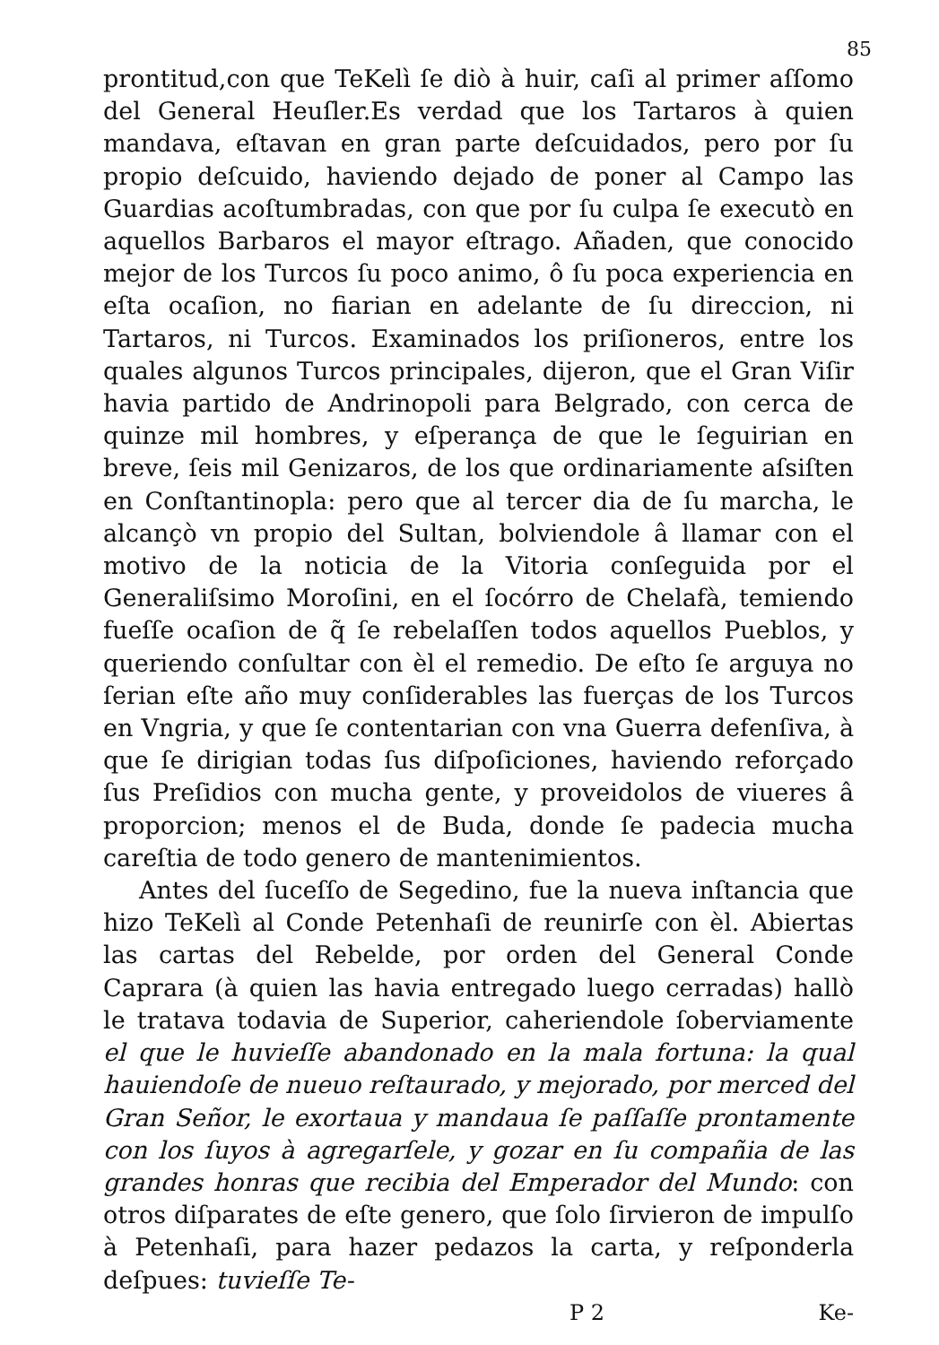85
prontitud,con que TeKelì ſe diò à huir, caſi al primer aſſomo del General Heuſler.Es verdad que los Tartaros à quien mandava, eſtavan en gran parte deſcuidados, pero por ſu propio deſcuido, haviendo dejado de poner al Campo las Guardias acoſtumbradas, con que por ſu culpa ſe executò en aquellos Barbaros el mayor eſtrago. Añaden, que conocido mejor de los Turcos ſu poco animo, ô ſu poca experiencia en eſta ocaſion, no fiarian en adelante de ſu direccion, ni Tartaros, ni Turcos. Examinados los priſioneros, entre los quales algunos Turcos principales, dijeron, que el Gran Viſir havia partido de Andrinopoli para Belgrado, con cerca de quinze mil hombres, y eſperança de que le ſeguirian en breve, ſeis mil Genizaros, de los que ordinariamente aſsiſten en Conſtantinopla: pero que al tercer dia de ſu marcha, le alcançò vn propio del Sultan, bolviendole â llamar con el motivo de la noticia de la Vitoria conſeguida por el Generaliſsimo Moroſini, en el ſocórro de Chelafà, temiendo fueſſe ocaſion de q̃ ſe rebelaſſen todos aquellos Pueblos, y queriendo conſultar con èl el remedio. De eſto ſe arguya no ſerian eſte año muy conſiderables las fuerças de los Turcos en Vngria, y que ſe contentarian con vna Guerra defenſiva, à que ſe dirigian todas ſus diſpoſiciones, haviendo reforçado ſus Preſidios con mucha gente, y proveidolos de viueres â proporcion; menos el de Buda, donde ſe padecia mucha careſtia de todo genero de mantenimientos.
Antes del ſuceſſo de Segedino, fue la nueva inſtancia que hizo TeKelì al Conde Petenhaſi de reunirſe con èl. Abiertas las cartas del Rebelde, por orden del General Conde Caprara (à quien las havia entregado luego cerradas) hallò le tratava todavia de Superior, caheriendole ſoberviamente el que le huvieſſe abandonado en la mala fortuna: la qual hauiendoſe de nueuo reſtaurado, y mejorado, por merced del Gran Señor, le exortaua y mandaua ſe paſſaſſe prontamente con los ſuyos à agregarſele, y gozar en ſu compañia de las grandes honras que recibia del Emperador del Mundo: con otros diſparates de eſte genero, que ſolo ſirvieron de impulſo à Petenhaſi, para hazer pedazos la carta, y reſponderla deſpues: tuvieſſe Te-
P 2 Ke-